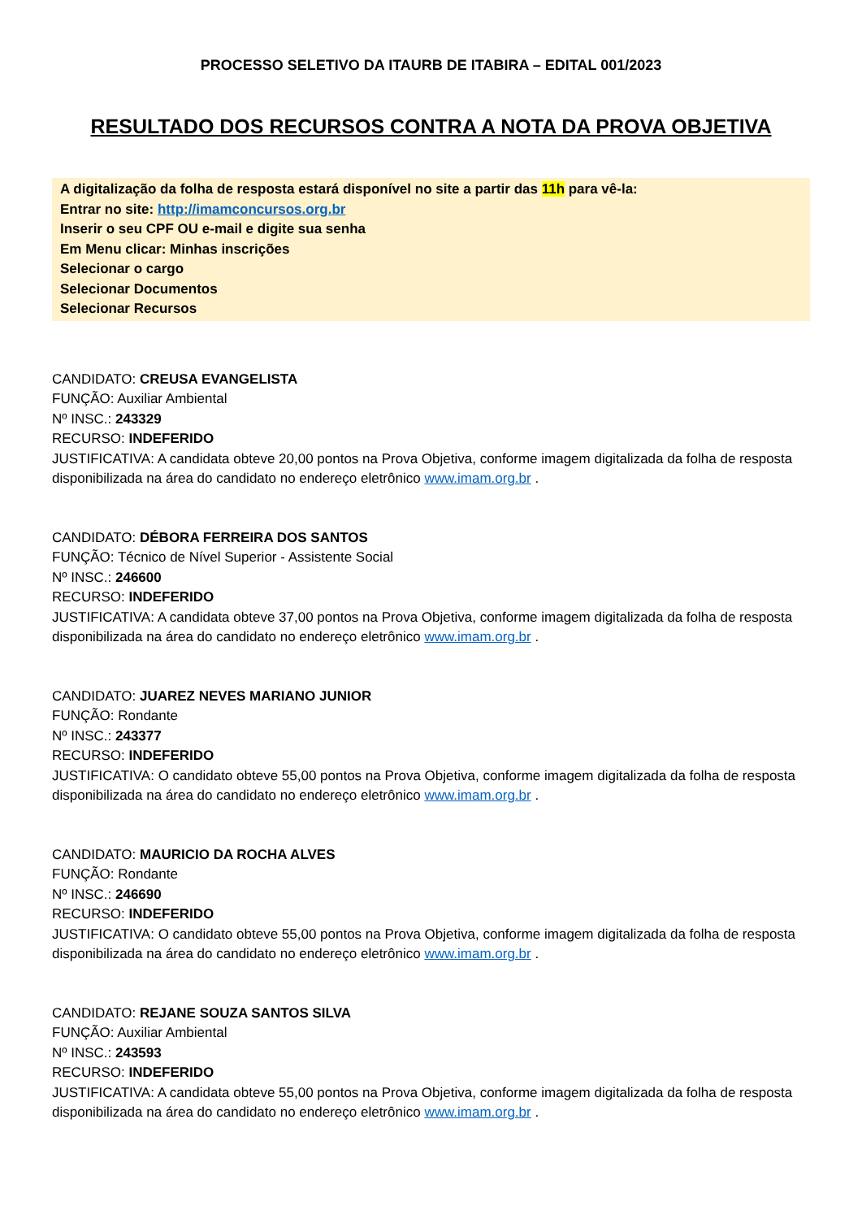PROCESSO SELETIVO DA ITAURB DE ITABIRA – EDITAL 001/2023
RESULTADO DOS RECURSOS CONTRA A NOTA DA PROVA OBJETIVA
A digitalização da folha de resposta estará disponível no site a partir das 11h para vê-la:
Entrar no site: http://imamconcursos.org.br
Inserir o seu CPF OU e-mail e digite sua senha
Em Menu clicar: Minhas inscrições
Selecionar o cargo
Selecionar Documentos
Selecionar Recursos
CANDIDATO: CREUSA EVANGELISTA
FUNÇÃO: Auxiliar Ambiental
Nº INSC.: 243329
RECURSO: INDEFERIDO
JUSTIFICATIVA: A candidata obteve 20,00 pontos na Prova Objetiva, conforme imagem digitalizada da folha de resposta disponibilizada na área do candidato no endereço eletrônico www.imam.org.br .
CANDIDATO: DÉBORA FERREIRA DOS SANTOS
FUNÇÃO: Técnico de Nível Superior - Assistente Social
Nº INSC.: 246600
RECURSO: INDEFERIDO
JUSTIFICATIVA: A candidata obteve 37,00 pontos na Prova Objetiva, conforme imagem digitalizada da folha de resposta disponibilizada na área do candidato no endereço eletrônico www.imam.org.br .
CANDIDATO: JUAREZ NEVES MARIANO JUNIOR
FUNÇÃO: Rondante
Nº INSC.: 243377
RECURSO: INDEFERIDO
JUSTIFICATIVA: O candidato obteve 55,00 pontos na Prova Objetiva, conforme imagem digitalizada da folha de resposta disponibilizada na área do candidato no endereço eletrônico www.imam.org.br .
CANDIDATO: MAURICIO DA ROCHA ALVES
FUNÇÃO: Rondante
Nº INSC.: 246690
RECURSO: INDEFERIDO
JUSTIFICATIVA: O candidato obteve 55,00 pontos na Prova Objetiva, conforme imagem digitalizada da folha de resposta disponibilizada na área do candidato no endereço eletrônico www.imam.org.br .
CANDIDATO: REJANE SOUZA SANTOS SILVA
FUNÇÃO: Auxiliar Ambiental
Nº INSC.: 243593
RECURSO: INDEFERIDO
JUSTIFICATIVA: A candidata obteve 55,00 pontos na Prova Objetiva, conforme imagem digitalizada da folha de resposta disponibilizada na área do candidato no endereço eletrônico www.imam.org.br .